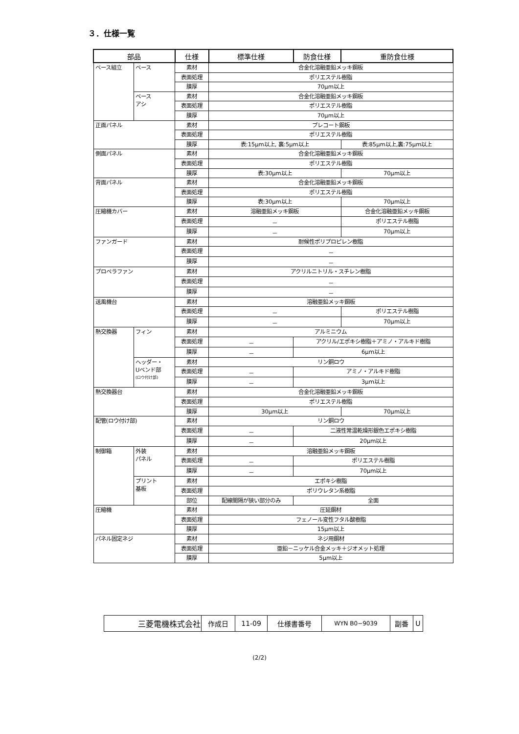３．仕様一覧
| 部品 | | 仕様 | 標準仕様 | 防食仕様 | 重防食仕様 |
| --- | --- | --- | --- | --- | --- |
| ベース組立 | ベース | 素材 | 合金化溶融亜鉛メッキ鋼板 | | |
| | | 表面処理 | ポリエステル樹脂 | | |
| | | 膜厚 | 70μm以上 | | |
| | ベース アシ | 素材 | 合金化溶融亜鉛メッキ鋼板 | | |
| | | 表面処理 | ポリエステル樹脂 | | |
| | | 膜厚 | 70μm以上 | | |
| 正面パネル | | 素材 | プレコート鋼板 | | |
| | | 表面処理 | ポリエステル樹脂 | | |
| | | 膜厚 | 表:15μm以上, 裏:5μm以上 | | 表:85μm以上,裏:75μm以上 |
| 側面パネル | | 素材 | 合金化溶融亜鉛メッキ鋼板 | | |
| | | 表面処理 | ポリエステル樹脂 | | |
| | | 膜厚 | 表:30μm以上 | | 70μm以上 |
| 背面パネル | | 素材 | 合金化溶融亜鉛メッキ鋼板 | | |
| | | 表面処理 | ポリエステル樹脂 | | |
| | | 膜厚 | 表:30μm以上 | | 70μm以上 |
| 圧縮機カバー | | 素材 | 溶融亜鉛メッキ鋼板 | | 合金化溶融亜鉛メッキ鋼板 |
| | | 表面処理 | － | | ポリエステル樹脂 |
| | | 膜厚 | － | | 70μm以上 |
| ファンガード | | 素材 | 耐候性ポリプロピレン樹脂 | | |
| | | 表面処理 | － | | |
| | | 膜厚 | － | | |
| プロペラファン | | 素材 | アクリルニトリル・スチレン樹脂 | | |
| | | 表面処理 | － | | |
| | | 膜厚 | － | | |
| 送風機台 | | 素材 | 溶融亜鉛メッキ鋼板 | | |
| | | 表面処理 | － | | ポリエステル樹脂 |
| | | 膜厚 | － | | 70μm以上 |
| 熱交換器 | フィン | 素材 | アルミニウム | | |
| | | 表面処理 | － | アクリル/エポキシ樹脂＋アミノ・アルキド樹脂 | |
| | | 膜厚 | － | 6μm以上 | |
| | ヘッダー・ Uベンド部 (ロウ付け部) | 素材 | リン銅ロウ | | |
| | | 表面処理 | － | アミノ・アルキド樹脂 | |
| | | 膜厚 | － | 3μm以上 | |
| 熱交換器台 | | 素材 | 合金化溶融亜鉛メッキ鋼板 | | |
| | | 表面処理 | ポリエステル樹脂 | | |
| | | 膜厚 | 30μm以上 | | 70μm以上 |
| 配管(ロウ付け部) | | 素材 | リン銅ロウ | | |
| | | 表面処理 | － | 二液性常温乾燥形銀色エポキシ樹脂 | |
| | | 膜厚 | － | 20μm以上 | |
| 制御箱 | 外装 パネル | 素材 | 溶融亜鉛メッキ鋼板 | | |
| | | 表面処理 | － | ポリエステル樹脂 | |
| | | 膜厚 | － | 70μm以上 | |
| | プリント 基板 | 素材 | エポキシ樹脂 | | |
| | | 表面処理 | ポリウレタン系樹脂 | | |
| | | 部位 | 配線間隔が狭い部分のみ | 全面 | |
| 圧縮機 | | 素材 | 圧延鋼材 | | |
| | | 表面処理 | フェノール変性フタル酸樹脂 | | |
| | | 膜厚 | 15μm以上 | | |
| パネル固定ネジ | | 素材 | ネジ用鋼材 | | |
| | | 表面処理 | 亜鉛－ニッケル合金メッキ＋ジオメット処理 | | |
| | | 膜厚 | 5μm以上 | | |
| 三菱電機株式会社 | 作成日 | 11-09 | 仕様書番号 | WYN B0−9039 | 副番 | U |
(2/2)